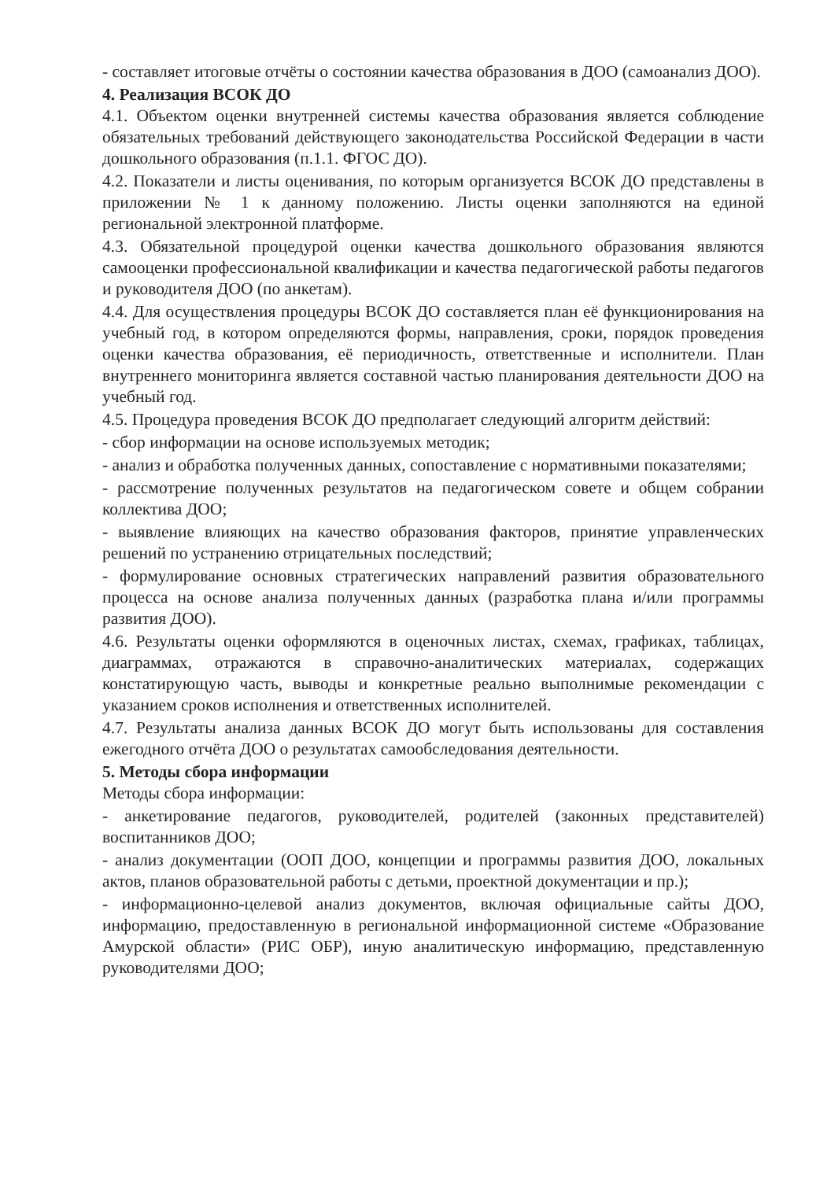- составляет итоговые отчёты о состоянии качества образования в ДОО (самоанализ ДОО).
4. Реализация ВСОК ДО
4.1. Объектом оценки внутренней системы качества образования является соблюдение обязательных требований действующего законодательства Российской Федерации в части дошкольного образования (п.1.1. ФГОС ДО).
4.2. Показатели и листы оценивания, по которым организуется ВСОК ДО представлены в приложении № 1 к данному положению. Листы оценки заполняются на единой региональной электронной платформе.
4.3. Обязательной процедурой оценки качества дошкольного образования являются самооценки профессиональной квалификации и качества педагогической работы педагогов и руководителя ДОО (по анкетам).
4.4. Для осуществления процедуры ВСОК ДО составляется план её функционирования на учебный год, в котором определяются формы, направления, сроки, порядок проведения оценки качества образования, её периодичность, ответственные и исполнители. План внутреннего мониторинга является составной частью планирования деятельности ДОО на учебный год.
4.5. Процедура проведения ВСОК ДО предполагает следующий алгоритм действий:
- сбор информации на основе используемых методик;
- анализ и обработка полученных данных, сопоставление с нормативными показателями;
- рассмотрение полученных результатов на педагогическом совете и общем собрании коллектива ДОО;
- выявление влияющих на качество образования факторов, принятие управленческих решений по устранению отрицательных последствий;
- формулирование основных стратегических направлений развития образовательного процесса на основе анализа полученных данных (разработка плана и/или программы развития ДОО).
4.6. Результаты оценки оформляются в оценочных листах, схемах, графиках, таблицах, диаграммах, отражаются в справочно-аналитических материалах, содержащих констатирующую часть, выводы и конкретные реально выполнимые рекомендации с указанием сроков исполнения и ответственных исполнителей.
4.7. Результаты анализа данных ВСОК ДО могут быть использованы для составления ежегодного отчёта ДОО о результатах самообследования деятельности.
5. Методы сбора информации
Методы сбора информации:
- анкетирование педагогов, руководителей, родителей (законных представителей) воспитанников ДОО;
- анализ документации (ООП ДОО, концепции и программы развития ДОО, локальных актов, планов образовательной работы с детьми, проектной документации и пр.);
- информационно-целевой анализ документов, включая официальные сайты ДОО, информацию, предоставленную в региональной информационной системе «Образование Амурской области» (РИС ОБР), иную аналитическую информацию, представленную руководителями ДОО;